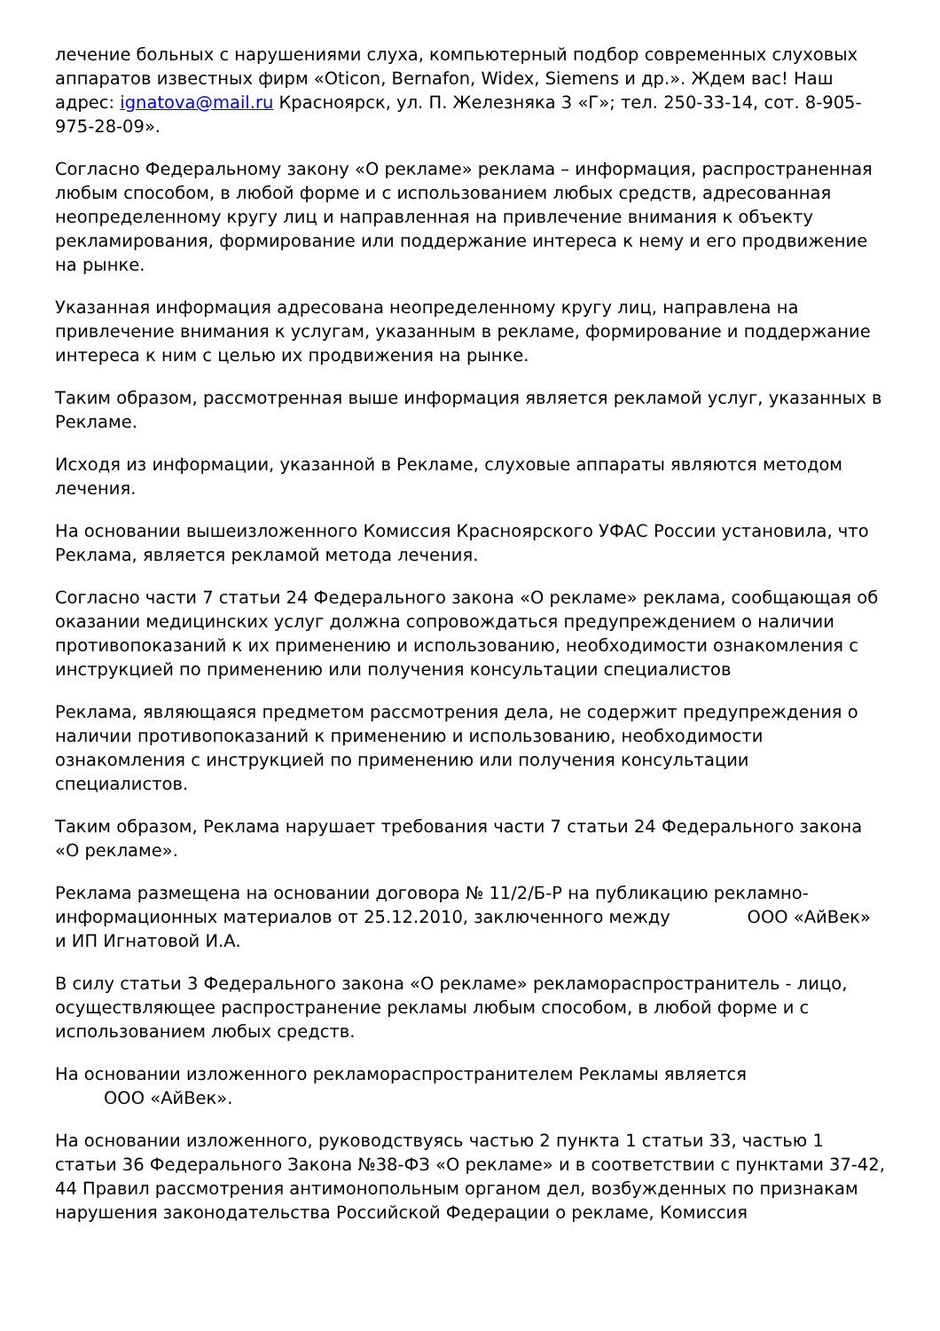лечение больных с нарушениями слуха, компьютерный подбор современных слуховых аппаратов известных фирм «Oticon, Bernafon, Widex, Siemens и др.». Ждем вас! Наш адрес: ignatova@mail.ru Красноярск, ул. П. Железняка 3 «Г»; тел. 250-33-14, сот. 8-905-975-28-09».
Согласно Федеральному закону «О рекламе» реклама – информация, распространенная любым способом, в любой форме и с использованием любых средств, адресованная неопределенному кругу лиц и направленная на привлечение внимания к объекту рекламирования, формирование или поддержание интереса к нему и его продвижение на рынке.
Указанная информация адресована неопределенному кругу лиц, направлена на привлечение внимания к услугам, указанным в рекламе, формирование и поддержание интереса к ним с целью их продвижения на рынке.
Таким образом, рассмотренная выше информация является рекламой услуг, указанных в Рекламе.
Исходя из информации, указанной в Рекламе, слуховые аппараты являются методом лечения.
На основании вышеизложенного Комиссия Красноярского УФАС России установила, что Реклама, является рекламой метода лечения.
Согласно части 7 статьи 24 Федерального закона «О рекламе» реклама, сообщающая об оказании медицинских услуг должна сопровождаться предупреждением о наличии противопоказаний к их применению и использованию, необходимости ознакомления с инструкцией по применению или получения консультации специалистов
Реклама, являющаяся предметом рассмотрения дела, не содержит предупреждения о наличии противопоказаний к применению и использованию, необходимости ознакомления с инструкцией по применению или получения консультации специалистов.
Таким образом, Реклама нарушает требования части 7 статьи 24 Федерального закона «О рекламе».
Реклама размещена на основании договора № 11/2/Б-Р на публикацию рекламно-информационных материалов от 25.12.2010, заключенного между ООО «АйВек» и ИП Игнатовой И.А.
В силу статьи 3 Федерального закона «О рекламе» рекламораспространитель - лицо, осуществляющее распространение рекламы любым способом, в любой форме и с использованием любых средств.
На основании изложенного рекламораспространителем Рекламы является
ООО «АйВек».
На основании изложенного, руководствуясь частью 2 пункта 1 статьи 33, частью 1 статьи 36 Федерального Закона №38-ФЗ «О рекламе» и в соответствии с пунктами 37-42, 44 Правил рассмотрения антимонопольным органом дел, возбужденных по признакам нарушения законодательства Российской Федерации о рекламе, Комиссия